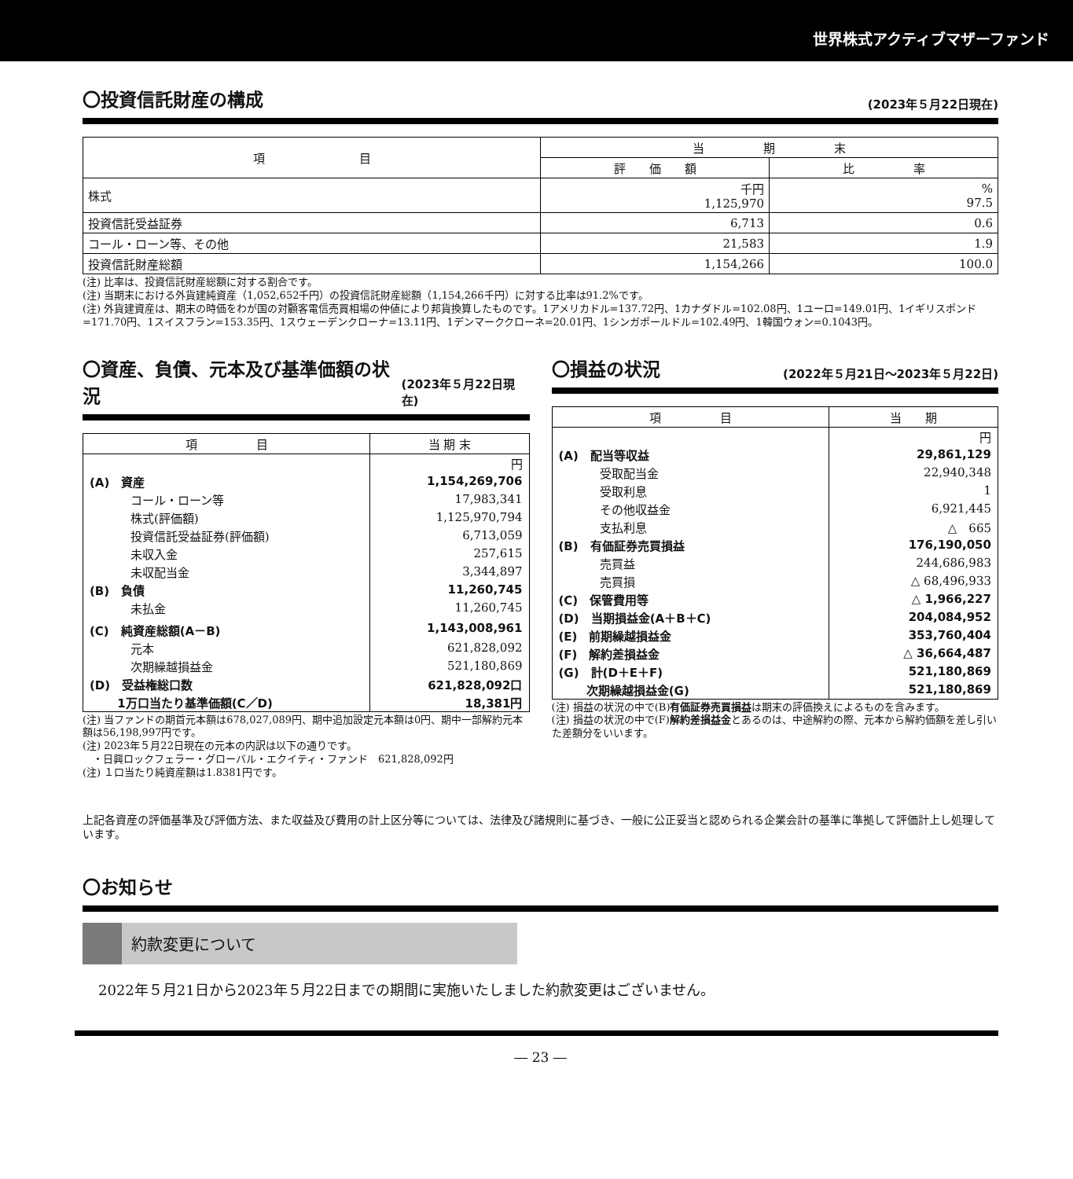世界株式アクティブマザーファンド
〇投資信託財産の構成 (2023年５月22日現在)
| 項 目 | 当 期 末 | |
| --- | --- | --- |
| | 評 価 額 | 比 率 |
| 株式 | 千円 1,125,970 | % 97.5 |
| 投資信託受益証券 | 6,713 | 0.6 |
| コール・ローン等、その他 | 21,583 | 1.9 |
| 投資信託財産総額 | 1,154,266 | 100.0 |
(注) 比率は、投資信託財産総額に対する割合です。
(注) 当期末における外貨建純資産（1,052,652千円）の投資信託財産総額（1,154,266千円）に対する比率は91.2%です。
(注) 外貨建資産は、期末の時価をわが国の対顧客電信売買相場の仲値により邦貨換算したものです。1アメリカドル=137.72円、1カナダドル=102.08円、1ユーロ=149.01円、1イギリスポンド=171.70円、1スイスフラン=153.35円、1スウェーデンクローナ=13.11円、1デンマーククローネ=20.01円、1シンガポールドル=102.49円、1韓国ウォン=0.1043円。
〇資産、負債、元本及び基準価額の状況 (2023年５月22日現在)
| 項 目 | 当 期 末 |
| --- | --- |
| | 円 |
| (A) 資産 | 1,154,269,706 |
| コール・ローン等 | 17,983,341 |
| 株式(評価額) | 1,125,970,794 |
| 投資信託受益証券(評価額) | 6,713,059 |
| 未収入金 | 257,615 |
| 未収配当金 | 3,344,897 |
| (B) 負債 | 11,260,745 |
| 未払金 | 11,260,745 |
| (C) 純資産総額(A－B) | 1,143,008,961 |
| 元本 | 621,828,092 |
| 次期繰越損益金 | 521,180,869 |
| (D) 受益権総口数 | 621,828,092口 |
| 1万口当たり基準価額(C／D) | 18,381円 |
(注) 当ファンドの期首元本額は678,027,089円、期中追加設定元本額は0円、期中一部解約元本額は56,198,997円です。
(注) 2023年５月22日現在の元本の内訳は以下の通りです。
　・日興ロックフェラー・グローバル・エクイティ・ファンド　621,828,092円
(注) １口当たり純資産額は1.8381円です。
〇損益の状況 (2022年５月21日～2023年５月22日)
| 項 目 | 当 期 |
| --- | --- |
| | 円 |
| (A) 配当等収益 | 29,861,129 |
| 受取配当金 | 22,940,348 |
| 受取利息 | 1 |
| その他収益金 | 6,921,445 |
| 支払利息 | △ 665 |
| (B) 有価証券売買損益 | 176,190,050 |
| 売買益 | 244,686,983 |
| 売買損 | △ 68,496,933 |
| (C) 保管費用等 | △ 1,966,227 |
| (D) 当期損益金(A＋B＋C) | 204,084,952 |
| (E) 前期繰越損益金 | 353,760,404 |
| (F) 解約差損益金 | △ 36,664,487 |
| (G) 計(D＋E＋F) | 521,180,869 |
| 次期繰越損益金(G) | 521,180,869 |
(注) 損益の状況の中で(B)有価証券売買損益は期末の評価換えによるものを含みます。
(注) 損益の状況の中で(F)解約差損益金とあるのは、中途解約の際、元本から解約価額を差し引いた差額分をいいます。
上記各資産の評価基準及び評価方法、また収益及び費用の計上区分等については、法律及び諸規則に基づき、一般に公正妥当と認められる企業会計の基準に準拠して評価計上し処理しています。
〇お知らせ
約款変更について
2022年５月21日から2023年５月22日までの期間に実施いたしました約款変更はございません。
― 23 ―